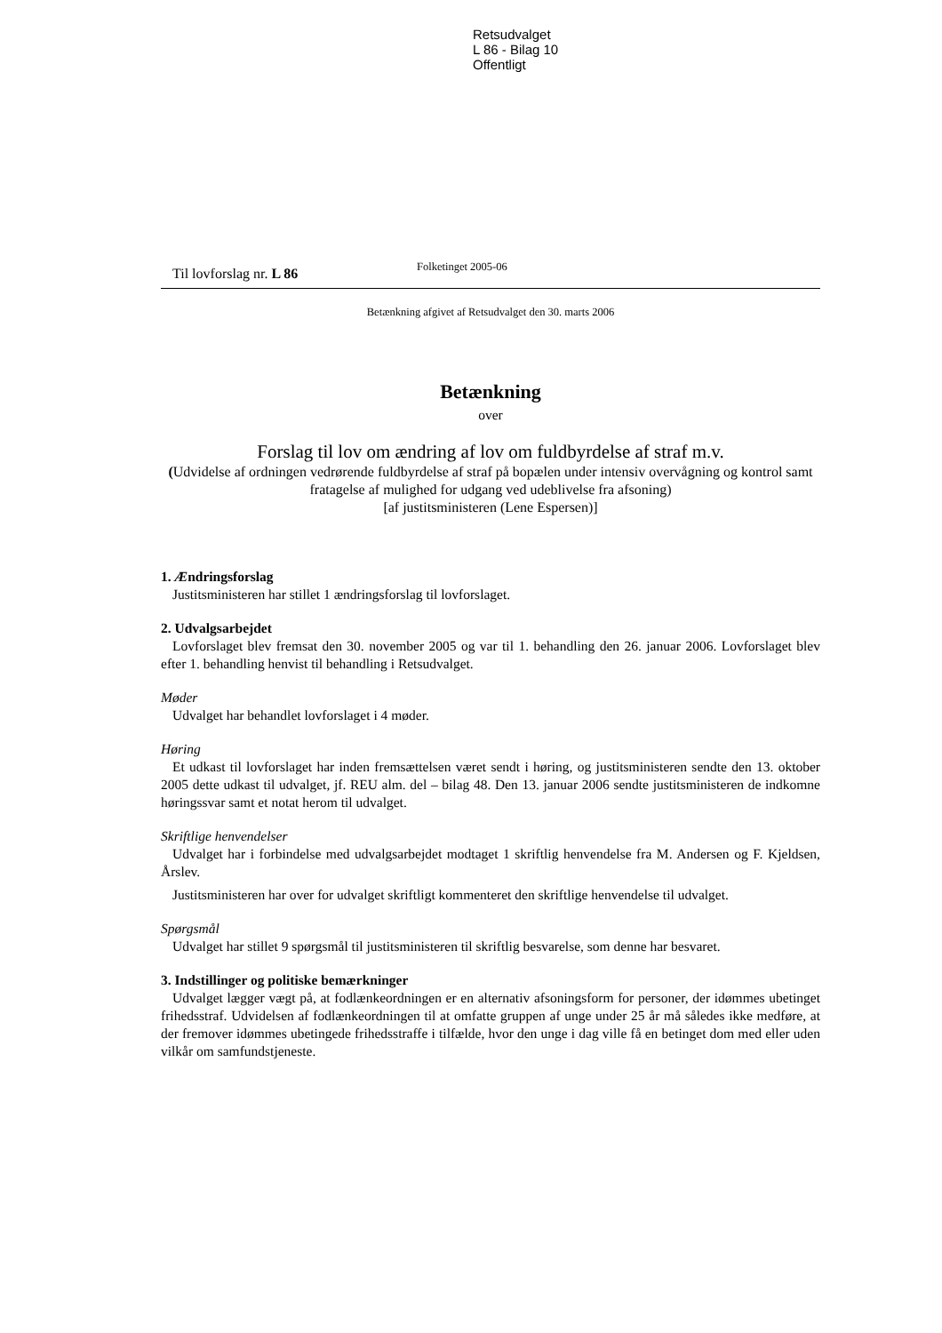Retsudvalget
L 86 - Bilag 10
Offentligt
Til lovforslag nr. L 86 Folketinget 2005-06
Betænkning afgivet af Retsudvalget den 30. marts 2006
Betænkning
over
Forslag til lov om ændring af lov om fuldbyrdelse af straf m.v.
(Udvidelse af ordningen vedrørende fuldbyrdelse af straf på bopælen under intensiv overvågning og kontrol samt fratagelse af mulighed for udgang ved udeblivelse fra afsoning)
[af justitsministeren (Lene Espersen)]
1. Ændringsforslag
Justitsministeren har stillet 1 ændringsforslag til lovforslaget.
2. Udvalgsarbejdet
Lovforslaget blev fremsat den 30. november 2005 og var til 1. behandling den 26. januar 2006. Lovforslaget blev efter 1. behandling henvist til behandling i Retsudvalget.
Møder
Udvalget har behandlet lovforslaget i 4 møder.
Høring
Et udkast til lovforslaget har inden fremsættelsen været sendt i høring, og justitsministeren sendte den 13. oktober 2005 dette udkast til udvalget, jf. REU alm. del – bilag 48. Den 13. januar 2006 sendte justitsministeren de indkomne høringssvar samt et notat herom til udvalget.
Skriftlige henvendelser
Udvalget har i forbindelse med udvalgsarbejdet modtaget 1 skriftlig henvendelse fra M. Andersen og F. Kjeldsen, Årslev.
Justitsministeren har over for udvalget skriftligt kommenteret den skriftlige henvendelse til udvalget.
Spørgsmål
Udvalget har stillet 9 spørgsmål til justitsministeren til skriftlig besvarelse, som denne har besvaret.
3. Indstillinger og politiske bemærkninger
Udvalget lægger vægt på, at fodlænkeordningen er en alternativ afsoningsform for personer, der idømmes ubetinget frihedsstraf. Udvidelsen af fodlænkeordningen til at omfatte gruppen af unge under 25 år må således ikke medføre, at der fremover idømmes ubetingede frihedsstraffe i tilfælde, hvor den unge i dag ville få en betinget dom med eller uden vilkår om samfundstjeneste.